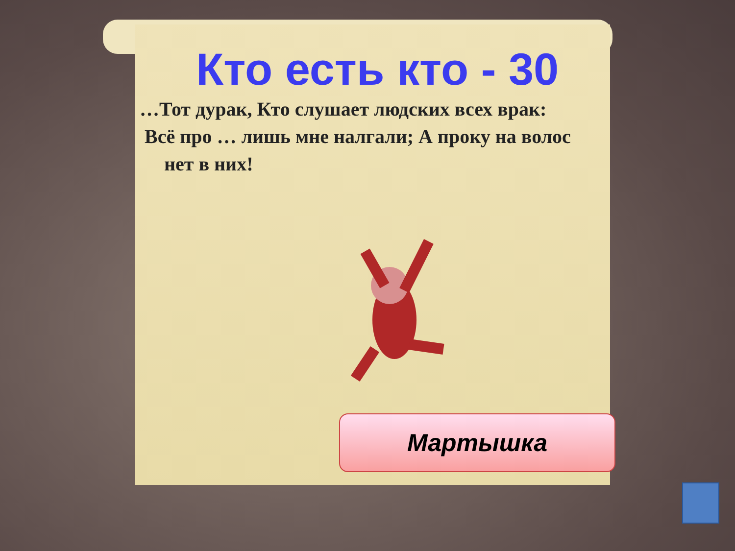Кто есть кто - 30
…Тот дурак, Кто слушает людских всех врак:
Всё про … лишь мне налгали; А проку на волос
нет в них!
Мартышка